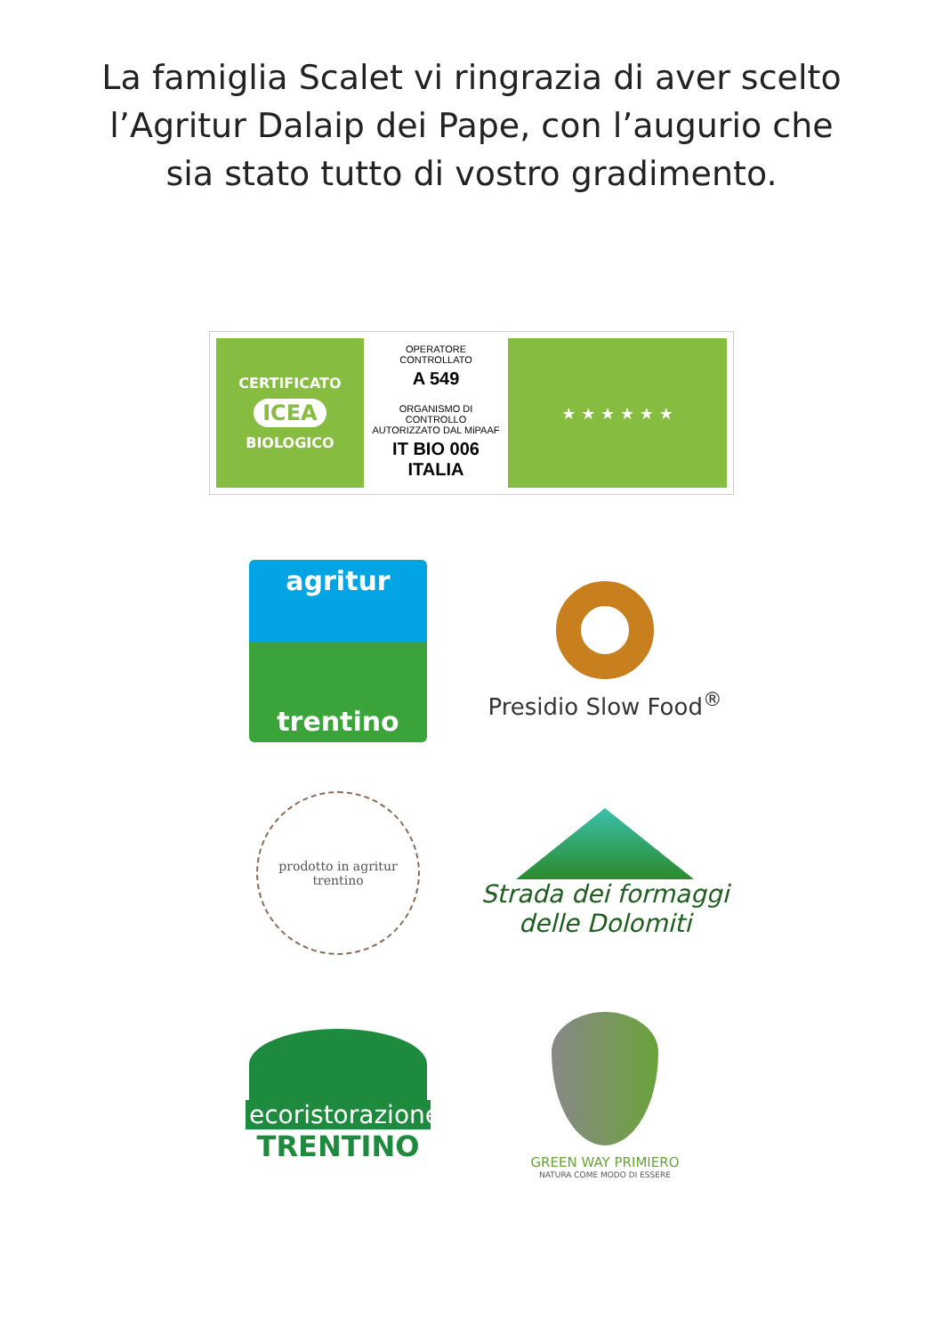La famiglia Scalet vi ringrazia di aver scelto
l’Agritur Dalaip dei Pape, con l’augurio che
sia stato tutto di vostro gradimento.
CERTIFICATO
ICEA
BIOLOGICO
OPERATORE CONTROLLATO
A 549
ORGANISMO DI CONTROLLO
AUTORIZZATO DAL MiPAAF
IT BIO 006
ITALIA
★ ★ ★ ★ ★ ★
agritur
trentino
Presidio Slow Food<sup>®</sup>
prodotto in agritur trentino
Strada dei formaggi
delle Dolomiti
ecoristorazione
TRENTINO
GREEN WAY PRIMIERO
NATURA COME MODO DI ESSERE